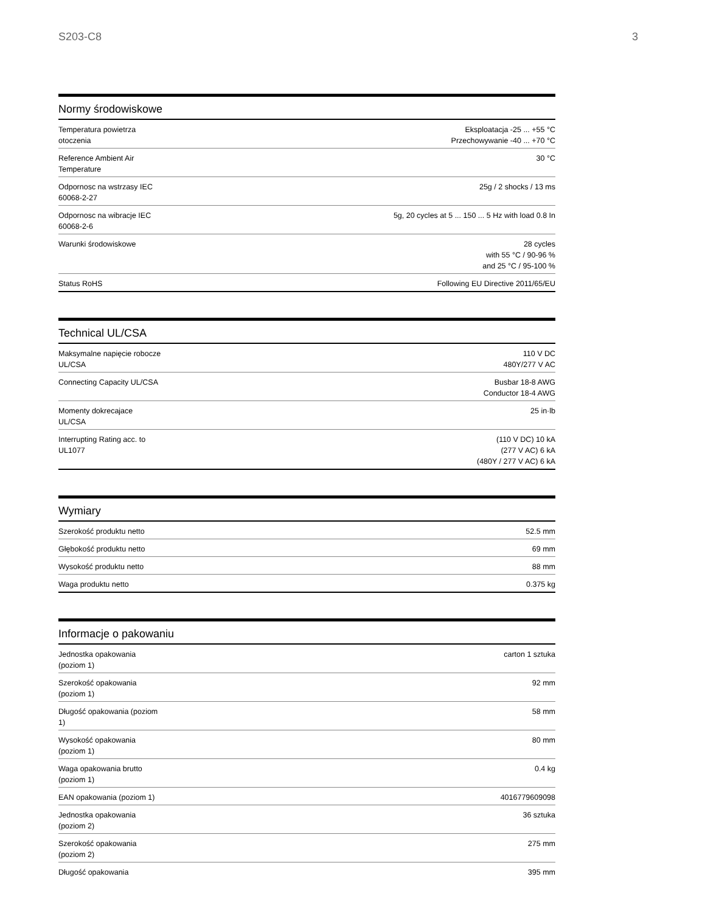S203-C8 3
Normy środowiskowe
| Temperatura powietrza otoczenia | Eksploatacja -25 ... +55 °C Przechowywanie -40 ... +70 °C |
| Reference Ambient Air Temperature | 30 °C |
| Odpornosc na wstrzasy IEC 60068-2-27 | 25g / 2 shocks / 13 ms |
| Odpornosc na wibracje IEC 60068-2-6 | 5g, 20 cycles at 5 ... 150 ... 5 Hz with load 0.8 In |
| Warunki środowiskowe | 28 cycles with 55 °C / 90-96 % and 25 °C / 95-100 % |
| Status RoHS | Following EU Directive 2011/65/EU |
Technical UL/CSA
| Maksymalne napięcie robocze UL/CSA | 110 V DC 480Y/277 V AC |
| Connecting Capacity UL/CSA | Busbar 18-8 AWG Conductor 18-4 AWG |
| Momenty dokrecajace UL/CSA | 25 in·lb |
| Interrupting Rating acc. to UL1077 | (110 V DC) 10 kA (277 V AC) 6 kA (480Y / 277 V AC) 6 kA |
Wymiary
| Szerokość produktu netto | 52.5 mm |
| Głębokość produktu netto | 69 mm |
| Wysokość produktu netto | 88 mm |
| Waga produktu netto | 0.375 kg |
Informacje o pakowaniu
| Jednostka opakowania (poziom 1) | carton 1 sztuka |
| Szerokość opakowania (poziom 1) | 92 mm |
| Długość opakowania (poziom 1) | 58 mm |
| Wysokość opakowania (poziom 1) | 80 mm |
| Waga opakowania brutto (poziom 1) | 0.4 kg |
| EAN opakowania (poziom 1) | 4016779609098 |
| Jednostka opakowania (poziom 2) | 36 sztuka |
| Szerokość opakowania (poziom 2) | 275 mm |
| Długość opakowania | 395 mm |